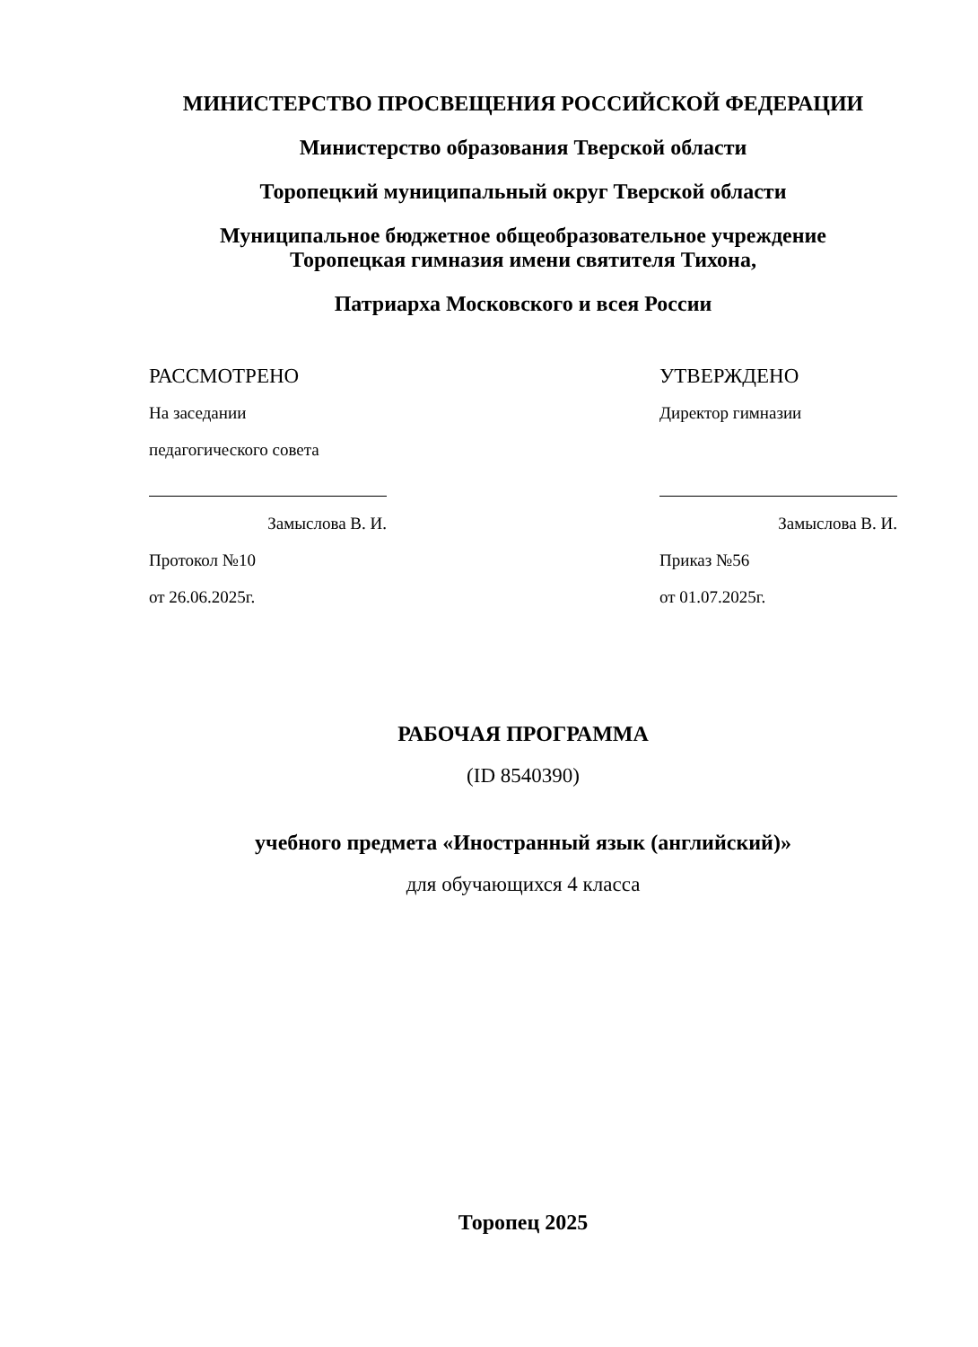МИНИСТЕРСТВО ПРОСВЕЩЕНИЯ РОССИЙСКОЙ ФЕДЕРАЦИИ
Министерство образования Тверской области
Торопецкий муниципальный округ Тверской области
Муниципальное бюджетное общеобразовательное учреждение
Торопецкая гимназия имени святителя Тихона,
Патриарха Московского и всея России
РАССМОТРЕНО
На заседании
педагогического совета
Замыслова В. И.
Протокол №10
от 26.06.2025г.
УТВЕРЖДЕНО
Директор гимназии
Замыслова В. И.
Приказ №56
от 01.07.2025г.
РАБОЧАЯ ПРОГРАММА
(ID 8540390)
учебного предмета «Иностранный язык (английский)»
для обучающихся 4 класса
Торопец 2025